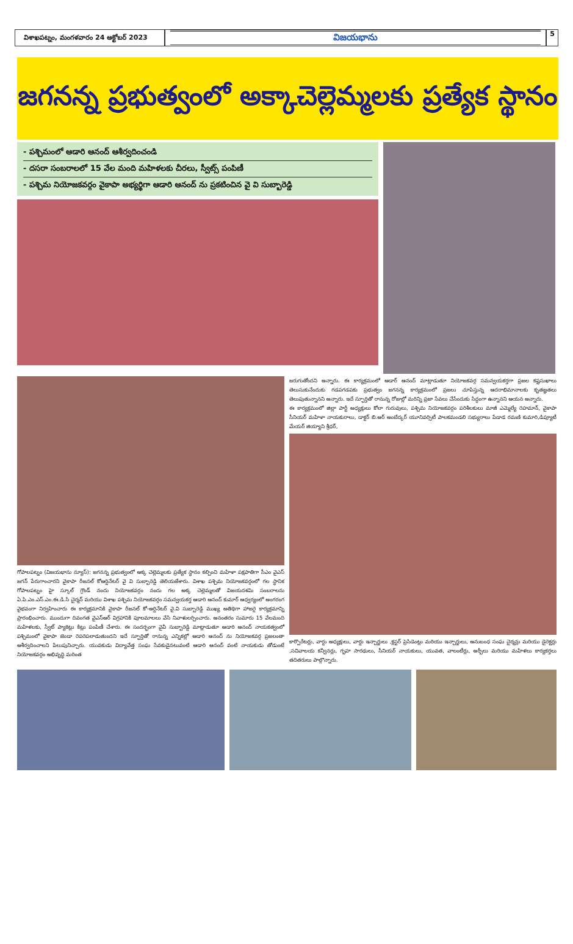విశాఖపట్నం, మంగళవారం 24 అక్టోబర్ 2023
విజయభాను
5
జగనన్న ప్రభుత్వంలో అక్కాచెల్లెమ్మలకు ప్రత్యేక స్థానం
- పశ్చిమంలో ఆడారి ఆనంద్ ఆశీర్వదించండి
- దసరా సంబరాలలో 15 వేల మంది మహిళలకు చీరలు, స్వీట్స్ పంపిణీ
- పశ్చిమ నియోజకవర్గం వైకాపా అభ్యర్థిగా ఆడారి ఆనంద్ ను ప్రకటించిన వై వి సుబ్బారెడ్డి
గోపాలపట్నం (విజయభాను న్యూస్): జగనన్న ప్రభుత్వంలో అక్క చెల్లెమ్మలకు ప్రత్యేక స్థానం కల్పించి మహిళా పక్షపాతిగా సీఎం వైఎస్ జగన్ పేరుగాంచారని వైకాపా రీజనల్ కోఆర్డినేటర్ వై వి సుబ్బారెడ్డి తెలియజేశారు. విశాఖ పశ్చిమ నియోజకవర్గంలో గల స్థానిక గోపాలపట్నం హై స్కూల్ గ్రౌండ్ నందు నియోజకవర్గం నందు గల అక్క చెల్లెమ్మలతో విజయదశమి సంబరాలను ఏ.పి.ఎం.ఎస్.ఎం.ఈ.డి.సి చైర్మన్ మరియు విశాఖ పశ్చిమ నియోజకవర్గం సమన్వయకర్త ఆడారి ఆనంద్ కుమార్ ఆధ్వర్యంలో అంగరంగ వైభవంగా నిర్వహించారు ఈ కార్యక్రమానికి వైకాపా రీజనల్ కో-ఆర్డినేటర్ వై.వి సుబ్బారెడ్డి ముఖ్య అతిథిగా హాజరై కార్యక్రమాన్ని ప్రారంభించారు. ముందుగా దివంగత వైఎస్ఆర్ విగ్రహానికి పూలమాలలు వేసి నివాళులర్పించారు. అనంతరం సుమారు 15 వేలమంది మహిళలకు, స్వీట్ ప్యాకెట్లు కిట్లు పంపిణీ చేశారు. ఈ సందర్భంగా వైవీ సుబ్బారెడ్డి మాట్లాడుతూ ఆడారి ఆనంద్ నాయకత్వంలో పశ్చిమంలో వైకాపా జెండా రెపరెపలాడుతుందని ఇదే స్ఫూర్తితో రానున్న ఎన్నికల్లో ఆడారి ఆనంద్ ను నియోజకవర్గ ప్రజలంతా ఆశీర్వదించాలని పిలుపునిచ్చారు. యువకుడు విద్యావేత్త సంఘ సేవకుడైనటువంటి ఆడారి ఆనంద్ వంటి నాయకుడు తోడుంటే నియోజకవర్గం అభివృద్ధి మరింత
జరుగుతోందని అన్నారు. ఈ కార్యక్రమంలో ఆడార్ ఆనంద్ మాట్లాడుతూ నియోజకవర్గ సమన్వయకర్తగా ప్రజల కష్టసుఖాలు తెలుసుకునేందుకు గడపగడపకు ప్రభుత్వం జగనన్న కార్యక్రమంలో ప్రజలు చూపిస్తున్న ఆదరాభిమానాలకు కృతజ్ఞతలు తెలుపుతున్నానని అన్నారు. ఇదే స్ఫూర్తితో రానున్న రోజుల్లో మరిన్ని ప్రజా సేవలు చేసేందుకు సిద్ధంగా ఉన్నానని ఆయన అన్నారు.
ఈ కార్యక్రమంలో జిల్లా పార్టీ అధ్యక్షులు కోలా గురువులు, పశ్చిమ నియోజకవర్గం పరిశీలకులు మాజీ ఎమ్మెల్యే రెహమాన్, వైకాపా సీనియర్ మహిళా నాయకురాలు, డాక్టర్ బి.ఆర్ అంబేద్కర్ యూనివర్సిటీ పాలకమండలి సభ్యురాలు పేడాడ రమణి కుమారి,డిప్యూటీ మేయర్ జియ్యాని శ్రీధర్,
కార్పొరేటర్లు, వార్డు అధ్యక్షులు, వార్డు ఇన్చార్జులు ,క్లస్టర్ ప్రెసిడెంట్లు మరియు ఇన్చార్జులు, అనుబంధ సంఘ చైర్మన్లు మరియు డైరెక్టర్లు ,సచివాలయ కన్వీనర్లు, గృహ సారథులు, సీనియర్ నాయకులు, యువత, వాలంటీర్లు, అర్బీలు మరియు మహిళలు కార్యకర్తలు తదితరులు పాల్గొన్నారు.